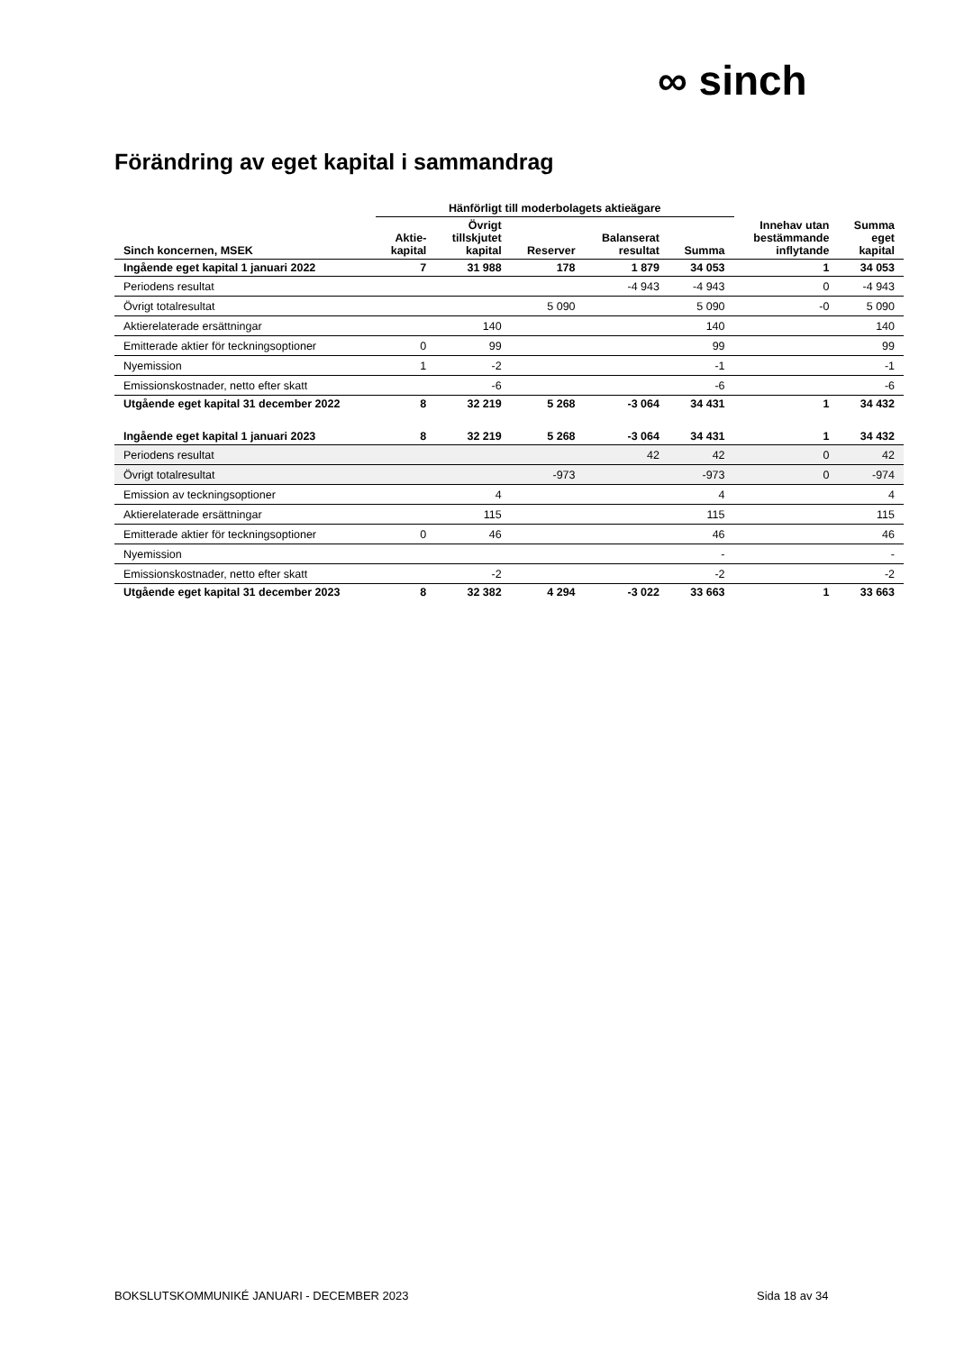∞ sinch
Förändring av eget kapital i sammandrag
| | Hänförligt till moderbolagets aktieägare | | | | | | |
| --- | --- | --- | --- | --- | --- | --- | --- |
| Sinch koncernen, MSEK | Aktie- kapital | Övrigt tillskjutet kapital | Reserver | Balanserat resultat | Summa | Innehav utan bestämmande inflytande | Summa eget kapital |
| Ingående eget kapital 1 januari 2022 | 7 | 31 988 | 178 | 1 879 | 34 053 | 1 | 34 053 |
| Periodens resultat | | | | -4 943 | -4 943 | 0 | -4 943 |
| Övrigt totalresultat | | | 5 090 | | 5 090 | -0 | 5 090 |
| Aktierelaterade ersättningar | | 140 | | | 140 | | 140 |
| Emitterade aktier för teckningsoptioner | 0 | 99 | | | 99 | | 99 |
| Nyemission | 1 | -2 | | | -1 | | -1 |
| Emissionskostnader, netto efter skatt | | -6 | | | -6 | | -6 |
| Utgående eget kapital 31 december 2022 | 8 | 32 219 | 5 268 | -3 064 | 34 431 | 1 | 34 432 |
| Ingående eget kapital 1 januari 2023 | 8 | 32 219 | 5 268 | -3 064 | 34 431 | 1 | 34 432 |
| Periodens resultat | | | | 42 | 42 | 0 | 42 |
| Övrigt totalresultat | | | -973 | | -973 | 0 | -974 |
| Emission av teckningsoptioner | | 4 | | | 4 | | 4 |
| Aktierelaterade ersättningar | | 115 | | | 115 | | 115 |
| Emitterade aktier för teckningsoptioner | 0 | 46 | | | 46 | | 46 |
| Nyemission | | | | | - | | - |
| Emissionskostnader, netto efter skatt | | -2 | | | -2 | | -2 |
| Utgående eget kapital 31 december 2023 | 8 | 32 382 | 4 294 | -3 022 | 33 663 | 1 | 33 663 |
BOKSLUTSKOMMUNIKÉ JANUARI - DECEMBER 2023
Sida 18 av 34